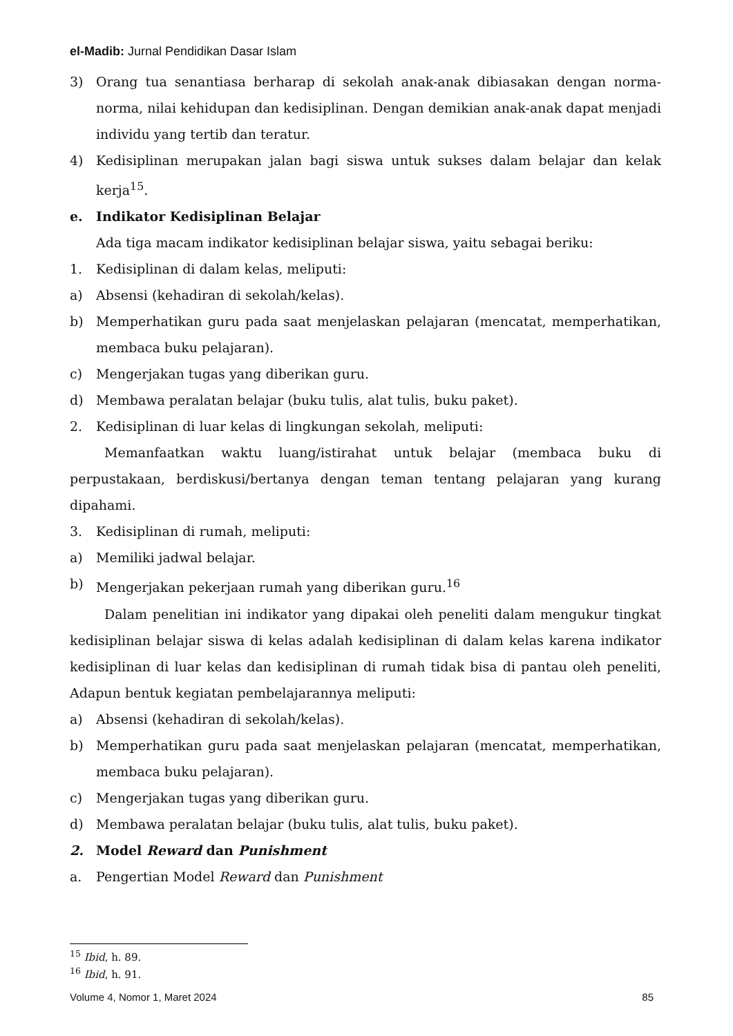el-Madib: Jurnal Pendidikan Dasar Islam
3) Orang tua senantiasa berharap di sekolah anak-anak dibiasakan dengan norma-norma, nilai kehidupan dan kedisiplinan. Dengan demikian anak-anak dapat menjadi individu yang tertib dan teratur.
4) Kedisiplinan merupakan jalan bagi siswa untuk sukses dalam belajar dan kelak kerja<sup>15</sup>.
e. Indikator Kedisiplinan Belajar
Ada tiga macam indikator kedisiplinan belajar siswa, yaitu sebagai beriku:
1. Kedisiplinan di dalam kelas, meliputi:
a) Absensi (kehadiran di sekolah/kelas).
b) Memperhatikan guru pada saat menjelaskan pelajaran (mencatat, memperhatikan, membaca buku pelajaran).
c) Mengerjakan tugas yang diberikan guru.
d) Membawa peralatan belajar (buku tulis, alat tulis, buku paket).
2. Kedisiplinan di luar kelas di lingkungan sekolah, meliputi:
Memanfaatkan waktu luang/istirahat untuk belajar (membaca buku di perpustakaan, berdiskusi/bertanya dengan teman tentang pelajaran yang kurang dipahami.
3. Kedisiplinan di rumah, meliputi:
a) Memiliki jadwal belajar.
b) Mengerjakan pekerjaan rumah yang diberikan guru.<sup>16</sup>
Dalam penelitian ini indikator yang dipakai oleh peneliti dalam mengukur tingkat kedisiplinan belajar siswa di kelas adalah kedisiplinan di dalam kelas karena indikator kedisiplinan di luar kelas dan kedisiplinan di rumah tidak bisa di pantau oleh peneliti, Adapun bentuk kegiatan pembelajarannya meliputi:
a) Absensi (kehadiran di sekolah/kelas).
b) Memperhatikan guru pada saat menjelaskan pelajaran (mencatat, memperhatikan, membaca buku pelajaran).
c) Mengerjakan tugas yang diberikan guru.
d) Membawa peralatan belajar (buku tulis, alat tulis, buku paket).
2. Model Reward dan Punishment
a. Pengertian Model Reward dan Punishment
<sup>15</sup> Ibid, h. 89.
<sup>16</sup> Ibid, h. 91.
Volume 4, Nomor 1, Maret 2024 85